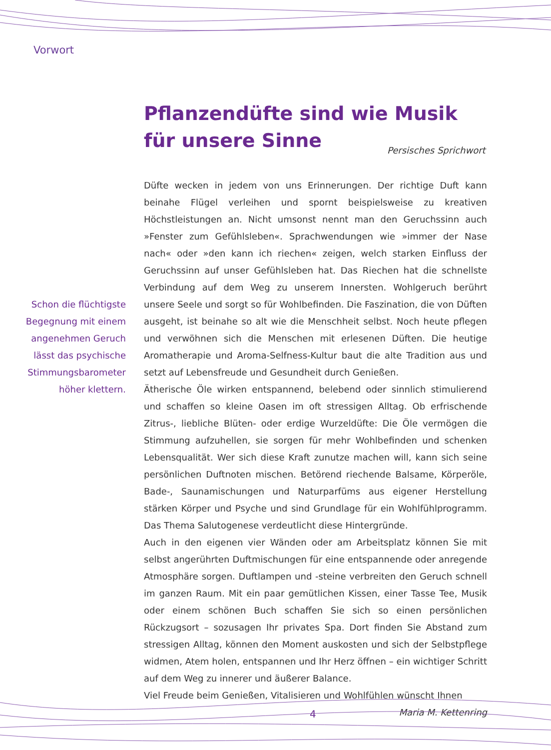Vorwort
Pflanzendüfte sind wie Musik
für unsere Sinne
Persisches Sprichwort
Schon die flüchtigste Begegnung mit einem angenehmen Geruch lässt das psychische Stimmungsbarometer höher klettern.
Düfte wecken in jedem von uns Erinnerungen. Der richtige Duft kann beinahe Flügel verleihen und spornt beispielsweise zu kreativen Höchstleistungen an. Nicht umsonst nennt man den Geruchssinn auch »Fenster zum Gefühlsleben«. Sprachwendungen wie »immer der Nase nach« oder »den kann ich riechen« zeigen, welch starken Einfluss der Geruchssinn auf unser Gefühlsleben hat. Das Riechen hat die schnellste Verbindung auf dem Weg zu unserem Innersten. Wohlgeruch berührt unsere Seele und sorgt so für Wohlbefinden. Die Faszination, die von Düften ausgeht, ist beinahe so alt wie die Menschheit selbst. Noch heute pflegen und verwöhnen sich die Menschen mit erlesenen Düften. Die heutige Aromatherapie und Aroma-Selfness-Kultur baut die alte Tradition aus und setzt auf Lebensfreude und Gesundheit durch Genießen.
Ätherische Öle wirken entspannend, belebend oder sinnlich stimulierend und schaffen so kleine Oasen im oft stressigen Alltag. Ob erfrischende Zitrus-, liebliche Blüten- oder erdige Wurzeldüfte: Die Öle vermögen die Stimmung aufzuhellen, sie sorgen für mehr Wohlbefinden und schenken Lebensqualität. Wer sich diese Kraft zunutze machen will, kann sich seine persönlichen Duftnoten mischen. Betörend riechende Balsame, Körperöle, Bade-, Saunamischungen und Naturparfüms aus eigener Herstellung stärken Körper und Psyche und sind Grundlage für ein Wohlfühlprogramm. Das Thema Salutogenese verdeutlicht diese Hintergründe.
Auch in den eigenen vier Wänden oder am Arbeitsplatz können Sie mit selbst angerührten Duftmischungen für eine entspannende oder anregende Atmosphäre sorgen. Duftlampen und -steine verbreiten den Geruch schnell im ganzen Raum. Mit ein paar gemütlichen Kissen, einer Tasse Tee, Musik oder einem schönen Buch schaffen Sie sich so einen persönlichen Rückzugsort – sozusagen Ihr privates Spa. Dort finden Sie Abstand zum stressigen Alltag, können den Moment auskosten und sich der Selbstpflege widmen, Atem holen, entspannen und Ihr Herz öffnen – ein wichtiger Schritt auf dem Weg zu innerer und äußerer Balance.
Viel Freude beim Genießen, Vitalisieren und Wohlfühlen wünscht Ihnen
Maria M. Kettenring
4